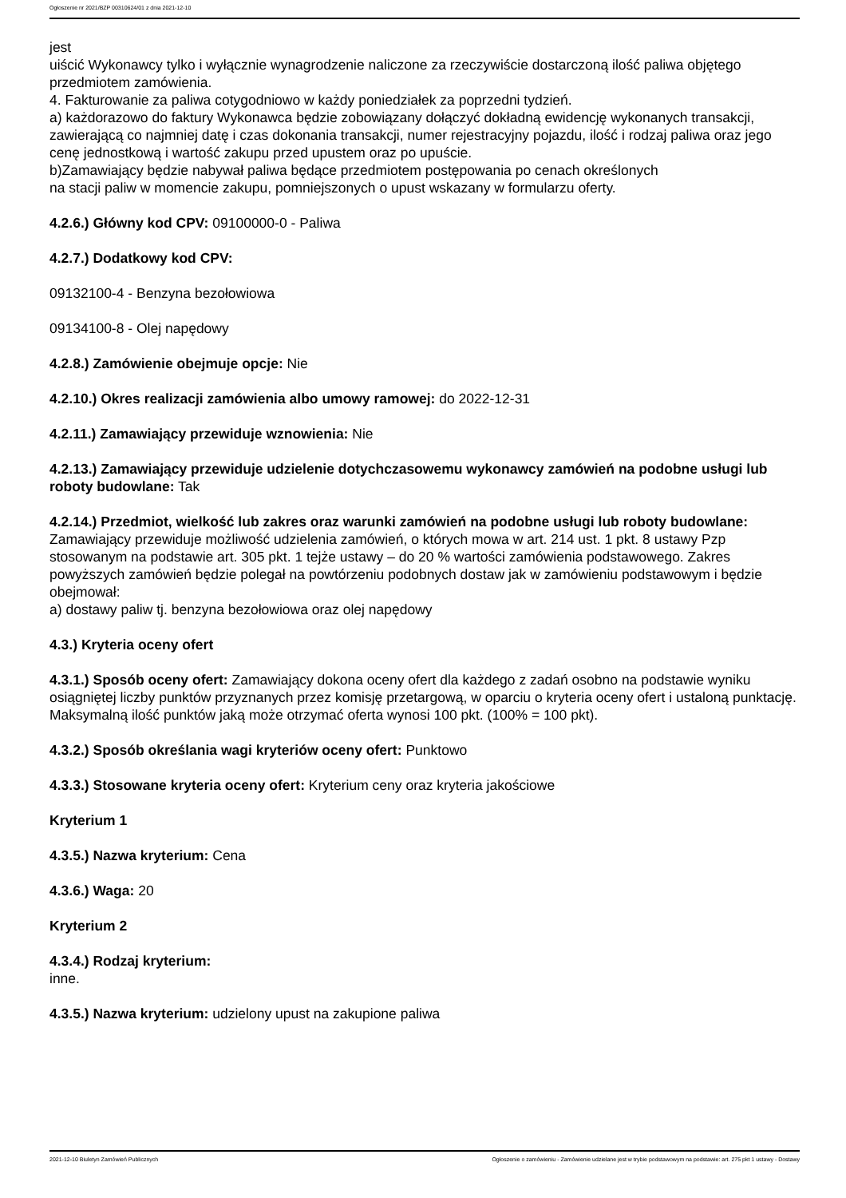Ogłoszenie nr 2021/BZP 00310624/01 z dnia 2021-12-10
jest
uiścić Wykonawcy tylko i wyłącznie wynagrodzenie naliczone za rzeczywiście dostarczoną ilość paliwa objętego przedmiotem zamówienia.
4. Fakturowanie za paliwa cotygodniowo w każdy poniedziałek za poprzedni tydzień.
a) każdorazowo do faktury Wykonawca będzie zobowiązany dołączyć dokładną ewidencję wykonanych transakcji, zawierającą co najmniej datę i czas dokonania transakcji, numer rejestracyjny pojazdu, ilość i rodzaj paliwa oraz jego cenę jednostkową i wartość zakupu przed upustem oraz po upuście.
b)Zamawiający będzie nabywał paliwa będące przedmiotem postępowania po cenach określonych
na stacji paliw w momencie zakupu, pomniejszonych o upust wskazany w formularzu oferty.
4.2.6.) Główny kod CPV: 09100000-0 - Paliwa
4.2.7.) Dodatkowy kod CPV:
09132100-4 - Benzyna bezołowiowa
09134100-8 - Olej napędowy
4.2.8.) Zamówienie obejmuje opcje: Nie
4.2.10.) Okres realizacji zamówienia albo umowy ramowej: do 2022-12-31
4.2.11.) Zamawiający przewiduje wznowienia: Nie
4.2.13.) Zamawiający przewiduje udzielenie dotychczasowemu wykonawcy zamówień na podobne usługi lub roboty budowlane: Tak
4.2.14.) Przedmiot, wielkość lub zakres oraz warunki zamówień na podobne usługi lub roboty budowlane: Zamawiający przewiduje możliwość udzielenia zamówień, o których mowa w art. 214 ust. 1 pkt. 8 ustawy Pzp stosowanym na podstawie art. 305 pkt. 1 tejże ustawy – do 20 % wartości zamówienia podstawowego. Zakres powyższych zamówień będzie polegał na powtórzeniu podobnych dostaw jak w zamówieniu podstawowym i będzie obejmował:
a) dostawy paliw tj. benzyna bezołowiowa oraz olej napędowy
4.3.) Kryteria oceny ofert
4.3.1.) Sposób oceny ofert: Zamawiający dokona oceny ofert dla każdego z zadań osobno na podstawie wyniku osiągniętej liczby punktów przyznanych przez komisję przetargową, w oparciu o kryteria oceny ofert i ustaloną punktację. Maksymalną ilość punktów jaką może otrzymać oferta wynosi 100 pkt. (100% = 100 pkt).
4.3.2.) Sposób określania wagi kryteriów oceny ofert: Punktowo
4.3.3.) Stosowane kryteria oceny ofert: Kryterium ceny oraz kryteria jakościowe
Kryterium 1
4.3.5.) Nazwa kryterium: Cena
4.3.6.) Waga: 20
Kryterium 2
4.3.4.) Rodzaj kryterium:
inne.
4.3.5.) Nazwa kryterium: udzielony upust na zakupione paliwa
2021-12-10 Biuletyn Zamówień Publicznych Ogłoszenie o zamówieniu - Zamówienie udzielane jest w trybie podstawowym na podstawie: art. 275 pkt 1 ustawy - Dostawy